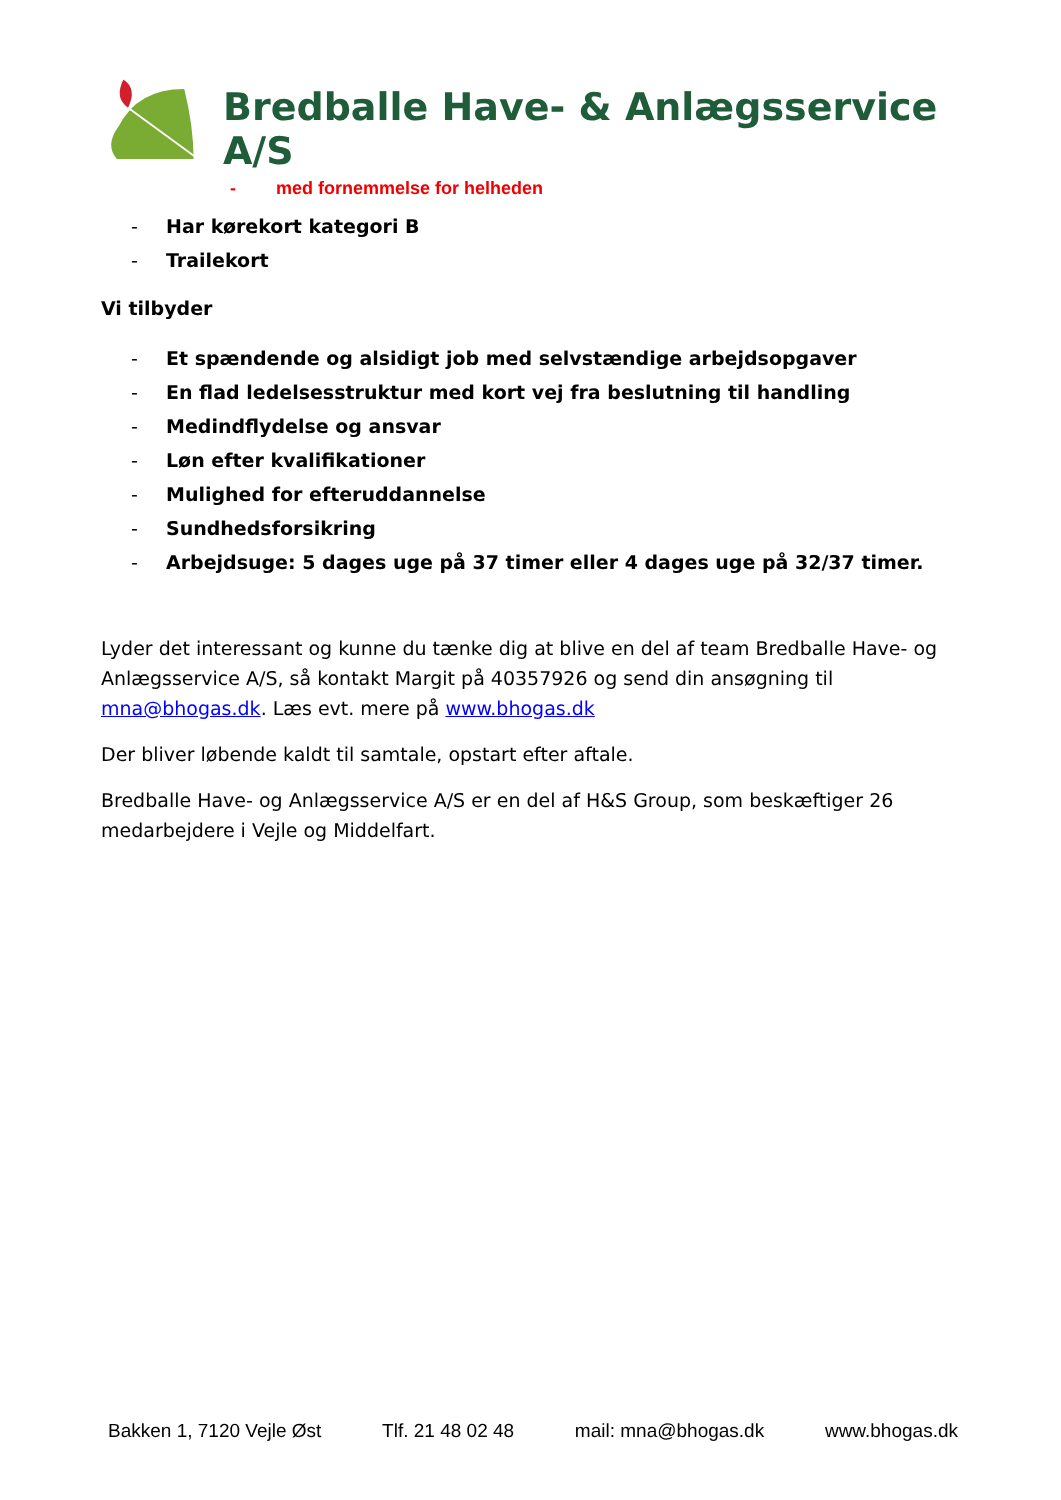Bredballe Have- & Anlægsservice A/S
- med fornemmelse for helheden
- Har kørekort kategori B
- Trailekort
Vi tilbyder
- Et spændende og alsidigt job med selvstændige arbejdsopgaver
- En flad ledelsesstruktur med kort vej fra beslutning til handling
- Medindflydelse og ansvar
- Løn efter kvalifikationer
- Mulighed for efteruddannelse
- Sundhedsforsikring
- Arbejdsuge: 5 dages uge på 37 timer eller 4 dages uge på 32/37 timer.
Lyder det interessant og kunne du tænke dig at blive en del af team Bredballe Have- og Anlægsservice A/S, så kontakt Margit på 40357926 og send din ansøgning til mna@bhogas.dk. Læs evt. mere på www.bhogas.dk
Der bliver løbende kaldt til samtale, opstart efter aftale.
Bredballe Have- og Anlægsservice A/S er en del af H&S Group, som beskæftiger 26 medarbejdere i Vejle og Middelfart.
Bakken 1, 7120 Vejle Øst Tlf. 21 48 02 48 mail: mna@bhogas.dk www.bhogas.dk